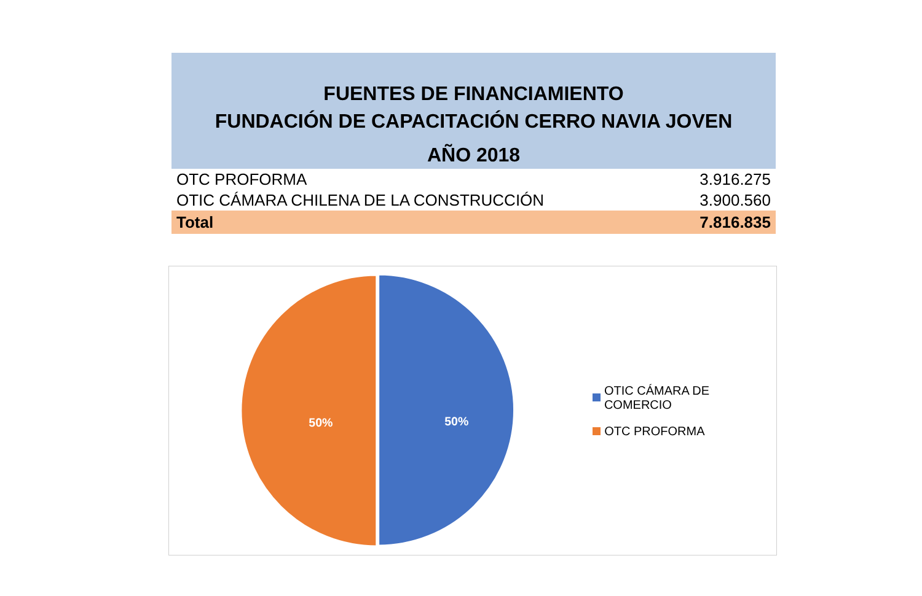FUENTES DE FINANCIAMIENTO
FUNDACIÓN DE CAPACITACIÓN CERRO NAVIA JOVEN
AÑO 2018
| OTC PROFORMA | 3.916.275 |
| OTIC CÁMARA CHILENA DE LA CONSTRUCCIÓN | 3.900.560 |
| Total | 7.816.835 |
50%
50%
OTIC CÁMARA DE COMERCIO
OTC PROFORMA